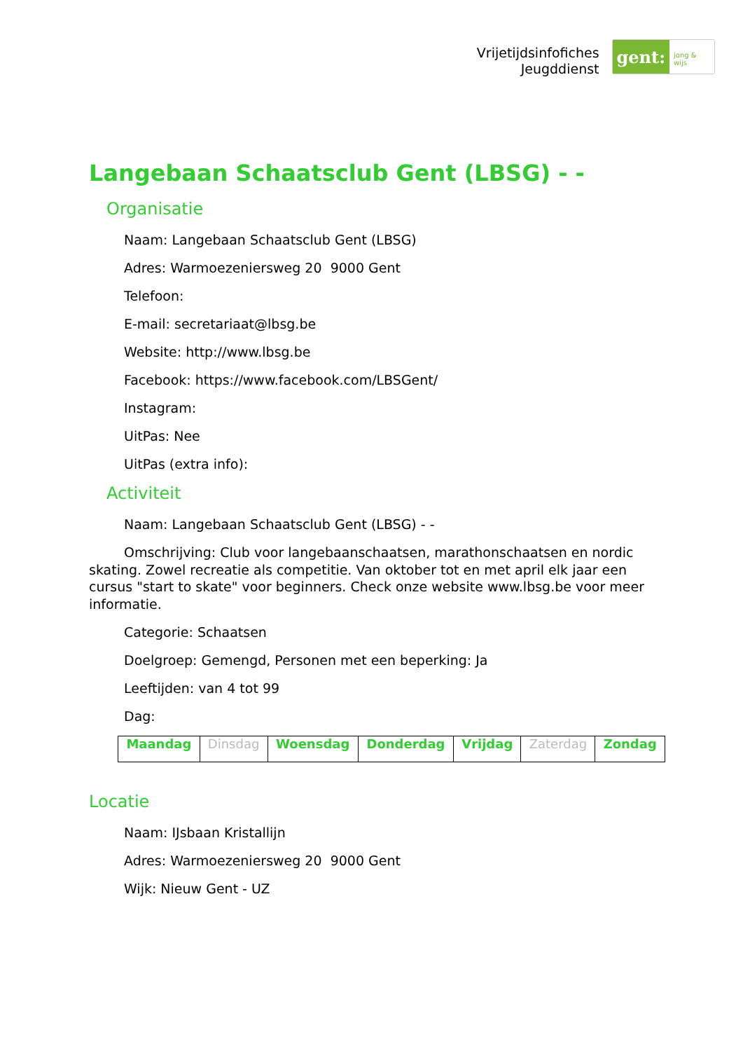Vrijetijdsinfofiches
Jeugddienst
gent:
jong & wijs
Langebaan Schaatsclub Gent (LBSG) - -
Organisatie
Naam: Langebaan Schaatsclub Gent (LBSG)
Adres: Warmoezeniersweg 20 9000 Gent
Telefoon:
E-mail: secretariaat@lbsg.be
Website: http://www.lbsg.be
Facebook: https://www.facebook.com/LBSGent/
Instagram:
UitPas: Nee
UitPas (extra info):
Activiteit
Naam: Langebaan Schaatsclub Gent (LBSG) - -
Omschrijving: Club voor langebaanschaatsen, marathonschaatsen en nordic skating. Zowel recreatie als competitie. Van oktober tot en met april elk jaar een cursus "start to skate" voor beginners. Check onze website www.lbsg.be voor meer informatie.
Categorie: Schaatsen
Doelgroep: Gemengd, Personen met een beperking: Ja
Leeftijden: van 4 tot 99
Dag:
| Maandag | Dinsdag | Woensdag | Donderdag | Vrijdag | Zaterdag | Zondag |
Locatie
Naam: IJsbaan Kristallijn
Adres: Warmoezeniersweg 20 9000 Gent
Wijk: Nieuw Gent - UZ